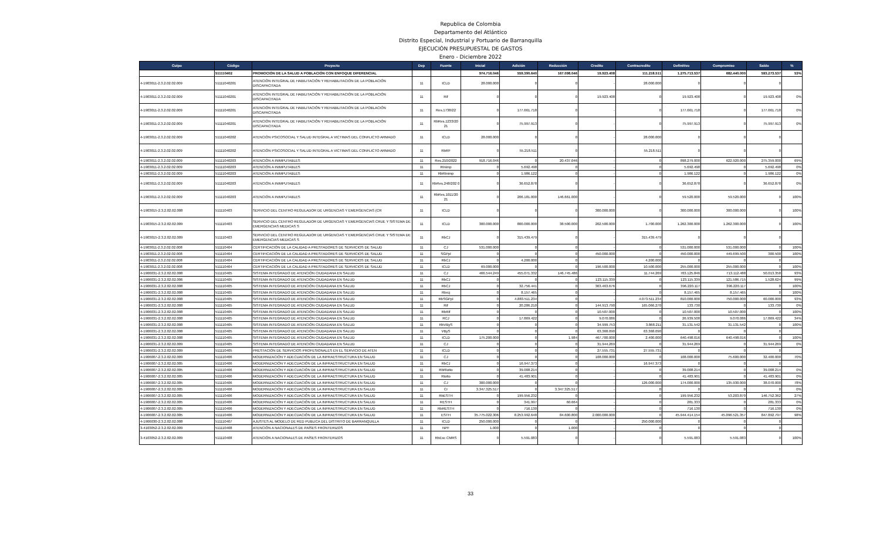Republica de Colombia
Departamento del Atlántico
Distrito Especial, Industrial y Portuario de Barranquilla
EJECUCIÓN PRESUPUESTAL DE GASTOS
Enero - Diciembre 2022
| Cuipo | Código | Proyecto | Dep | Fuente | Inicial | Adición | Reducción | Credito | Contracredito | Definitivo | Compromiso | Saldo | % |
| --- | --- | --- | --- | --- | --- | --- | --- | --- | --- | --- | --- | --- | --- |
| | 511110402 | PROMOCIÓN DE LA SALUD A POBLACIÓN CON ENFOQUE DIFERENCIAL | | | 974.716.046 | 559.390.640 | 167.098.046 | 19.923.408 | 111.218.511 | 1.275.713.537 | 682.440.000 | 593.273.537 | 53% |
| 4-1903011-2.3.2.02.02.009 | 51111040201 | ATENCIÓN INTEGRAL DE HABILITACIÓN Y REHABILITACIÓN DE LA POBLACIÓN DISCAPACITADA | 11 | ICLD | 28.000.000 | 0 | 0 | - | 28.000.000 | 0 | 0 | 0 | |
| 4-1903011-2.3.2.02.02.009 | 51111040201 | ATENCIÓN INTEGRAL DE HABILITACIÓN Y REHABILITACIÓN DE LA POBLACIÓN DISCAPACITADA | 11 | Rif | 0 | 0 | 0 | 19.923.408 | 0 | 19.923.408 | 0 | 19.923.408 | 0% |
| 4-1903011-2.3.2.02.02.009 | 51111040201 | ATENCIÓN INTEGRAL DE HABILITACIÓN Y REHABILITACIÓN DE LA POBLACIÓN DISCAPACITADA | 11 | Res.1738/22 | 0 | 177.661.718 | 0 | - | 0 | 177.661.718 | 0 | 177.661.718 | 0% |
| 4-1903011-2.3.2.02.02.009 | 51111040201 | ATENCIÓN INTEGRAL DE HABILITACIÓN Y REHABILITACIÓN DE LA POBLACIÓN DISCAPACITADA | 11 | RbRes.1233/20 21 | 0 | 75.997.913 | 0 | - | 0 | 75.997.913 | 0 | 75.997.913 | 0% |
| 4-1903011-2.3.2.02.02.009 | 51111040202 | ATENCIÓN PSICOSOCIAL Y SALUD INTEGRAL A VICTIMAS DEL CONFLICTO ARMADO | 11 | ICLD | 28.000.000 | 0 | 0 | - | 28.000.000 | 0 | 0 | 0 | |
| 4-1903011-2.3.2.02.02.009 | 51111040202 | ATENCIÓN PSICOSOCIAL Y SALUD INTEGRAL A VICTIMAS DEL CONFLICTO ARMADO | 11 | RbRF | 0 | 55.218.511 | 0 | - | 55.218.511 | 0 | 0 | 0 | |
| 4-1903011-2.3.2.02.02.009 | 51111040203 | ATENCIÓN A INIMPUTABLES | 11 | Res.210/2022 | 918.716.046 | 0 | 20.437.046 | - | 0 | 898.279.000 | 622.920.000 | 275.359.000 | 69% |
| 4-1903011-2.3.2.02.02.009 | 51111040203 | ATENCIÓN A INIMPUTABLES | 11 | RInimp | 0 | 5.692.498 | 0 | - | 0 | 5.692.498 | 0 | 5.692.498 | 0% |
| 4-1903011-2.3.2.02.02.009 | 51111040203 | ATENCIÓN A INIMPUTABLES | 11 | RbRInimp | 0 | 1.986.122 | 0 | - | 0 | 1.986.122 | 0 | 1.986.122 | 0% |
| 4-1903011-2.3.2.02.02.009 | 51111040203 | ATENCIÓN A INIMPUTABLES | 11 | RbRes.248/202 0 | 0 | 36.652.878 | 0 | - | 0 | 36.652.878 | 0 | 36.652.878 | 0% |
| 4-1903011-2.3.2.02.02.009 | 51111040203 | ATENCIÓN A INIMPUTABLES | 11 | RbRes.1011/20 21 | 0 | 206.181.000 | 146.661.000 | - | 0 | 59.520.000 | 59.520.000 | 0 | 100% |
| 4-1903015-2.3.2.02.02.008 | 511110403 | SERVICIO DEL CENTRO REGULADOR DE URGENCIAS Y EMERGENCIAS (CR | 11 | ICLD | 0 | 0 | 0 | 300.000.000 | 0 | 300.000.000 | 300.000.000 | 0 | 100% |
| 4-1903015-2.3.2.02.02.009 | 511110403 | SERVICIO DEL CENTRO REGULADOR DE URGENCIAS Y EMERGENCIAS CRUE Y SISTEMA DE EMERGENCIAS MEDICAS S | 11 | ICLD | 300.000.000 | 800.000.000 | 38.500.000 | 202.500.000 | 1.700.000 | 1.262.300.000 | 1.262.300.000 | 0 | 100% |
| 4-1903015-2.3.2.02.02.009 | 511110403 | SERVICIO DEL CENTRO REGULADOR DE URGENCIAS Y EMERGENCIAS CRUE Y SISTEMA DE EMERGENCIAS MEDICAS S | 11 | RbCJ | 0 | 315.439.479 | 0 | - | 315.439.479 | 0 | 0 | 0 | |
| 4-1903011-2.3.2.02.02.008 | 511110404 | CERTIFICACIÓN DE LA CALIDAD A PRESTADORES DE SERVICIOS DE SALUD | 11 | CJ | 531.000.000 | 0 | 0 | - | 0 | 531.000.000 | 531.000.000 | 0 | 100% |
| 4-1903011-2.3.2.02.02.008 | 511110404 | CERTIFICACIÓN DE LA CALIDAD A PRESTADORES DE SERVICIOS DE SALUD | 11 | SGPpl | 0 | 0 | 0 | 450.000.000 | 0 | 450.000.000 | 449.699.500 | 300.500 | 100% |
| 4-1903011-2.3.2.02.02.008 | 511110404 | CERTIFICACIÓN DE LA CALIDAD A PRESTADORES DE SERVICIOS DE SALUD | 11 | RbCJ | 0 | 4.200.000 | 0 | - | 4.200.000 | 0 | 0 | 0 | |
| 4-1903011-2.3.2.02.02.008 | 511110404 | CERTIFICACIÓN DE LA CALIDAD A PRESTADORES DE SERVICIOS DE SALUD | 11 | ICLD | 69.000.000 | 0 | 0 | 196.500.000 | 10.500.000 | 255.000.000 | 255.000.000 | 0 | 100% |
| 4-1906031-2.3.2.02.02.008 | 511110405 | SISTEMA INTEGRADO DE ATENCIÓN CIUDADANA EN SALUD | 11 | CJ | 466.544.249 | 455.071.332 | 146.745.486 | - | 11.744.269 | 763.125.846 | 713.112.488 | 50.013.358 | 93% |
| 4-1906031-2.3.2.02.02.006 | 511110405 | SISTEMA INTEGRADO DE ATENCIÓN CIUDADANA EN SALUD | 11 | RbCJ | 0 | 0 | 0 | 123.115.339 | 0 | 123.115.339 | 121.586.715 | 1.528.624 | 99% |
| 4-1906031-2.3.2.02.02.008 | 511110405 | SISTEMA INTEGRADO DE ATENCIÓN CIUDADANA EN SALUD | 11 | RbCJ | 0 | 32.756.441 | 0 | 363.463.676 | 0 | 396.220.117 | 396.220.117 | 0 | 100% |
| 4-1906031-2.3.2.02.02.008 | 511110405 | SISTEMA INTEGRADO DE ATENCIÓN CIUDADANA EN SALUD | 11 | Rbrcj | 0 | 8.157.465 | 0 | - | 0 | 8.157.465 | 8.157.465 | 0 | 100% |
| 4-1906031-2.3.2.02.02.008 | 511110405 | SISTEMA INTEGRADO DE ATENCIÓN CIUDADANA EN SALUD | 11 | RbSGPpl | 0 | 4.883.511.234 | 0 | - | 4.073.511.234 | 810.000.000 | 750.000.000 | 60.000.000 | 93% |
| 4-1906031-2.3.2.02.02.008 | 511110405 | SISTEMA INTEGRADO DE ATENCIÓN CIUDADANA EN SALUD | 11 | Rif | 0 | 20.286.210 | 0 | 144.913.790 | 165.066.270 | 133.730 | 0 | 133.730 | 0% |
| 4-1906031-2.3.2.02.02.008 | 511110405 | SISTEMA INTEGRADO DE ATENCIÓN CIUDADANA EN SALUD | 11 | RbRif | 0 | 0 | 0 | 10.507.000 | 0 | 10.507.000 | 10.507.000 | 0 | 100% |
| 4-1906031-2.3.2.02.02.008 | 511110405 | SISTEMA INTEGRADO DE ATENCIÓN CIUDADANA EN SALUD | 11 | RCJ | 0 | 17.869.422 | 0 | 9.070.086 | 0 | 26.939.508 | 9.070.086 | 17.869.422 | 34% |
| 4-1906031-2.3.2.02.02.008 | 511110405 | SISTEMA INTEGRADO DE ATENCIÓN CIUDADANA EN SALUD | 11 | RbVByS | 0 | 0 | 0 | 34.999.753 | 3.868.211 | 31.131.542 | 31.131.542 | 0 | 100% |
| 4-1906031-2.3.2.02.02.008 | 511110405 | SISTEMA INTEGRADO DE ATENCIÓN CIUDADANA EN SALUD | 11 | VByS | 0 | 0 | 0 | 63.368.090 | 63.368.090 | 0 | 0 | 0 | |
| 4-1906031-2.3.2.02.02.008 | 511110405 | SISTEMA INTEGRADO DE ATENCIÓN CIUDADANA EN SALUD | 11 | ICLD | 175.200.000 | 0 | 1.984 | 467.700.000 | 2.400.000 | 640.498.016 | 640.498.016 | 0 | 100% |
| 4-1906031-2.3.2.02.02.009 | 511110405 | SISTEMA INTEGRADO DE ATENCIÓN CIUDADANA EN SALUD | 11 | CJ | 0 | 0 | 0 | 31.944.269 | 0 | 31.944.269 | 0 | 31.944.269 | 0% |
| 4-1906031-2.3.2.02.02.009 | 511110405 | PRESTACIÓN DE SERVICIOS PROFESIONALES EN EL SERVICIO DE ATEN | 11 | ICLD | 0 | 0 | 0 | 27.555.731 | 27.555.731 | 0 | 0 | 0 | |
| 4-1906007-2.3.2.02.02.009 | 511110406 | MODERNIZACIÓN Y ADECUACIÓN DE LA INFRAESTRUCTURA EN SALUD | 11 | CJ | 0 | 0 | 0 | 108.000.000 | 0 | 108.000.000 | 75.600.000 | 32.400.000 | 70% |
| 4-1906007-2.3.2.02.02.005 | 511110406 | MODERNIZACIÓN Y ADECUACIÓN DE LA INFRAESTRUCTURA EN SALUD | 11 | RbCJ | 0 | 16.947.373 | 0 | - | 16.947.373 | 0 | 0 | 0 | |
| 4-1906007-2.3.2.02.02.005 | 511110406 | MODERNIZACIÓN Y ADECUACIÓN DE LA INFRAESTRUCTURA EN SALUD | 11 | RbRlotto | 0 | 39.008.214 | 0 | - | 0 | 39.008.214 | 0 | 39.008.214 | 0% |
| 4-1906007-2.3.2.02.02.005 | 511110406 | MODERNIZACIÓN Y ADECUACIÓN DE LA INFRAESTRUCTURA EN SALUD | 11 | Rlotto | 0 | 41.483.901 | 0 | - | 0 | 41.483.901 | 0 | 41.483.901 | 0% |
| 4-1906007-2.3.2.02.02.005 | 511110406 | MODERNIZACIÓN Y ADECUACIÓN DE LA INFRAESTRUCTURA EN SALUD | 11 | CJ | 300.000.000 | 0 | 0 | - | 126.000.000 | 174.000.000 | 135.930.000 | 38.070.000 | 78% |
| 4-1906007-2.3.2.02.02.005 | 511110406 | MODERNIZACIÓN Y ADECUACIÓN DE LA INFRAESTRUCTURA EN SALUD | 11 | Cr | 3.347.325.517 | 0 | 3.347.325.517 | - | 0 | 0 | 0 | 0 | 0% |
| 4-1906007-2.3.2.02.02.005 | 511110406 | MODERNIZACIÓN Y ADECUACIÓN DE LA INFRAESTRUCTURA EN SALUD | 11 | RbESTH | 0 | 199.956.232 | 0 | - | 0 | 199.956.232 | 53.203.870 | 146.752.362 | 27% |
| 4-1906007-2.3.2.02.02.005 | 511110406 | MODERNIZACIÓN Y ADECUACIÓN DE LA INFRAESTRUCTURA EN SALUD | 11 | RESTH | 0 | 341.997 | 60.664 | - | 0 | 281.333 | 0 | 281.333 | 0% |
| 4-1906007-2.3.2.02.02.005 | 511110406 | MODERNIZACIÓN Y ADECUACIÓN DE LA INFRAESTRUCTURA EN SALUD | 11 | RbRESTH | 0 | 716.130 | 0 | - | 0 | 716.130 | 0 | 716.130 | 0% |
| 4-1906007-2.3.2.02.02.005 | 511110406 | MODERNIZACIÓN Y ADECUACIÓN DE LA INFRAESTRUCTURA EN SALUD | 11 | ESTH | 35.775.022.306 | 8.253.992.648 | 84.600.800 | 2.000.000.000 | 0 | 45.944.414.154 | 45.096.521.357 | 847.892.797 | 98% |
| 4-1906030-2.3.2.02.02.008 | 511110407 | AJUSTES AL MODELO DE RED PUBLICA DEL DISTRITO DE BARRANQUILLA | 11 | ICLD | 250.000.000 | 0 | 0 | - | 250.000.000 | 0 | 0 | 0 | |
| 3-4103052-2.3.2.02.02.009 | 511110408 | ATENCIÓN A NACIONALES DE PAÍSES FRONTERIZOS | 11 | NPF | 1.000 | 0 | 1.000 | - | 0 | 0 | 0 | 0 | |
| 3-4103052-2.3.2.02.02.009 | 511110408 | ATENCIÓN A NACIONALES DE PAÍSES FRONTERIZOS | 11 | RbExc CMRS | 0 | 5.591.083 | 0 | - | 0 | 5.591.083 | 5.591.083 | 0 | 100% |
33